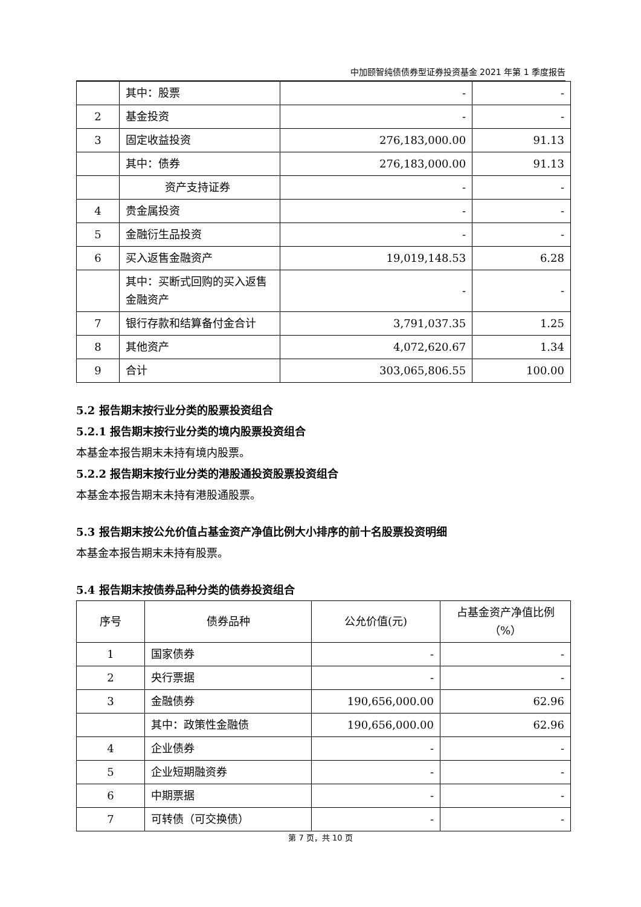中加颐智纯债债券型证券投资基金 2021 年第 1 季度报告
| | 其中：股票 | - | - |
| 2 | 基金投资 | - | - |
| 3 | 固定收益投资 | 276,183,000.00 | 91.13 |
| | 其中：债券 | 276,183,000.00 | 91.13 |
| | 资产支持证券 | - | - |
| 4 | 贵金属投资 | - | - |
| 5 | 金融衍生品投资 | - | - |
| 6 | 买入返售金融资产 | 19,019,148.53 | 6.28 |
| | 其中：买断式回购的买入返售金融资产 | - | - |
| 7 | 银行存款和结算备付金合计 | 3,791,037.35 | 1.25 |
| 8 | 其他资产 | 4,072,620.67 | 1.34 |
| 9 | 合计 | 303,065,806.55 | 100.00 |
5.2 报告期末按行业分类的股票投资组合
5.2.1 报告期末按行业分类的境内股票投资组合
本基金本报告期末未持有境内股票。
5.2.2 报告期末按行业分类的港股通投资股票投资组合
本基金本报告期末未持有港股通股票。
5.3 报告期末按公允价值占基金资产净值比例大小排序的前十名股票投资明细
本基金本报告期末未持有股票。
5.4 报告期末按债券品种分类的债券投资组合
| 序号 | 债券品种 | 公允价值(元) | 占基金资产净值比例（%） |
| --- | --- | --- | --- |
| 1 | 国家债券 | - | - |
| 2 | 央行票据 | - | - |
| 3 | 金融债券 | 190,656,000.00 | 62.96 |
| | 其中：政策性金融债 | 190,656,000.00 | 62.96 |
| 4 | 企业债券 | - | - |
| 5 | 企业短期融资券 | - | - |
| 6 | 中期票据 | - | - |
| 7 | 可转债（可交换债） | - | - |
第 7 页，共 10 页